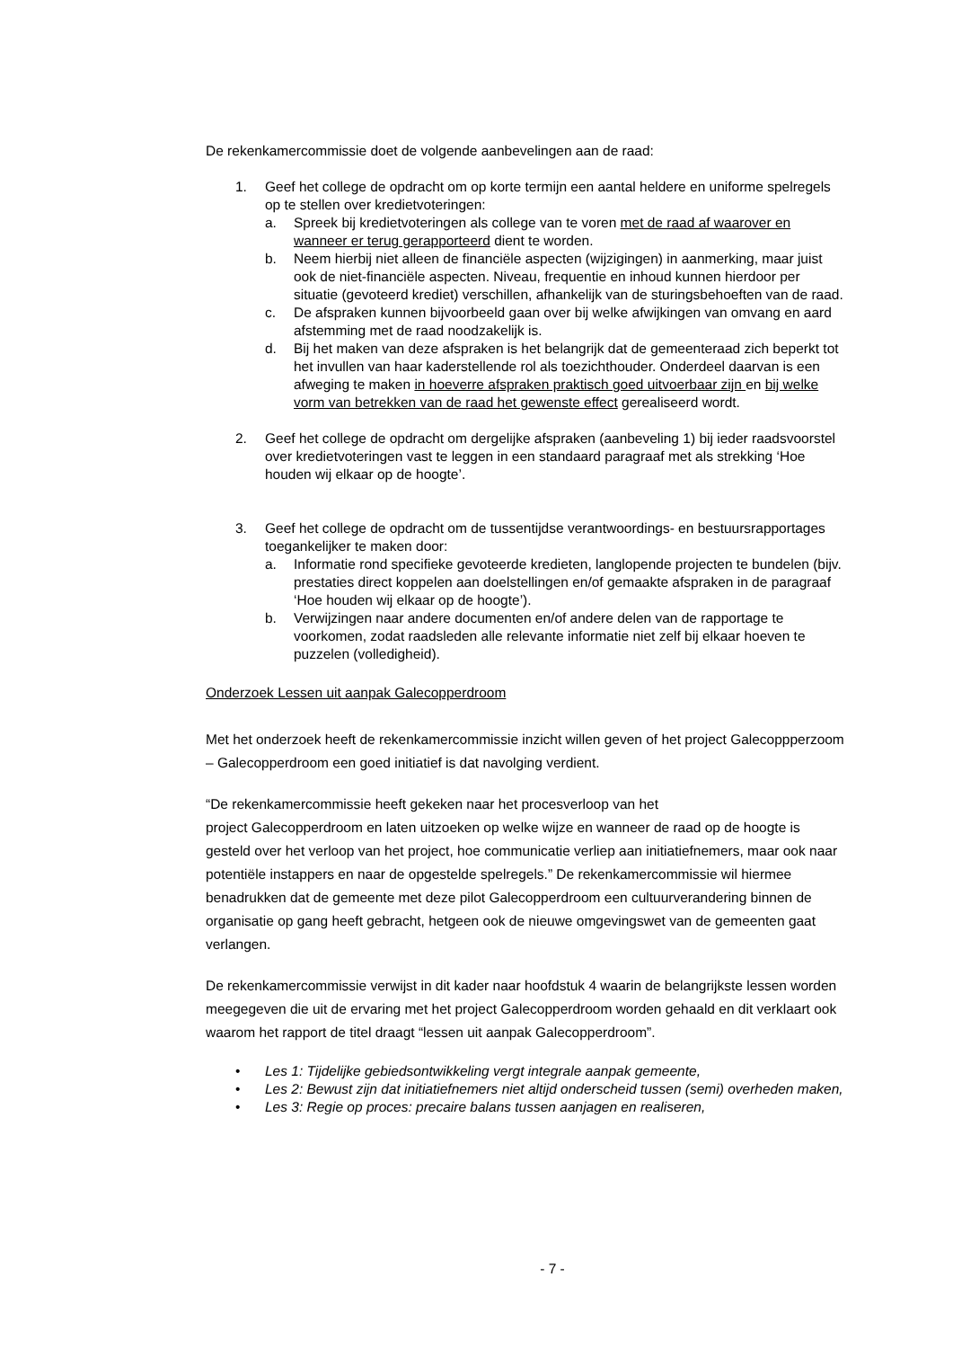De rekenkamercommissie doet de volgende aanbevelingen aan de raad:
1. Geef het college de opdracht om op korte termijn een aantal heldere en uniforme spelregels op te stellen over kredietvoteringen:
a. Spreek bij kredietvoteringen als college van te voren met de raad af waarover en wanneer er terug gerapporteerd dient te worden.
b. Neem hierbij niet alleen de financiële aspecten (wijzigingen) in aanmerking, maar juist ook de niet-financiële aspecten. Niveau, frequentie en inhoud kunnen hierdoor per situatie (gevoteerd krediet) verschillen, afhankelijk van de sturingsbehoeften van de raad.
c. De afspraken kunnen bijvoorbeeld gaan over bij welke afwijkingen van omvang en aard afstemming met de raad noodzakelijk is.
d. Bij het maken van deze afspraken is het belangrijk dat de gemeenteraad zich beperkt tot het invullen van haar kaderstellende rol als toezichthouder. Onderdeel daarvan is een afweging te maken in hoeverre afspraken praktisch goed uitvoerbaar zijn en bij welke vorm van betrekken van de raad het gewenste effect gerealiseerd wordt.
2. Geef het college de opdracht om dergelijke afspraken (aanbeveling 1) bij ieder raadsvoorstel over kredietvoteringen vast te leggen in een standaard paragraaf met als strekking ‘Hoe houden wij elkaar op de hoogte’.
3. Geef het college de opdracht om de tussentijdse verantwoordings- en bestuursrapportages toegankelijker te maken door:
a. Informatie rond specifieke gevoteerde kredieten, langlopende projecten te bundelen (bijv. prestaties direct koppelen aan doelstellingen en/of gemaakte afspraken in de paragraaf ‘Hoe houden wij elkaar op de hoogte’).
b. Verwijzingen naar andere documenten en/of andere delen van de rapportage te voorkomen, zodat raadsleden alle relevante informatie niet zelf bij elkaar hoeven te puzzelen (volledigheid).
Onderzoek Lessen uit aanpak Galecopperdroom
Met het onderzoek heeft de rekenkamercommissie inzicht willen geven of het project Galecoppperzoom – Galecopperdroom een goed initiatief is dat navolging verdient.
“De rekenkamercommissie heeft gekeken naar het procesverloop van het
project Galecopperdroom en laten uitzoeken op welke wijze en wanneer de raad op de hoogte is gesteld over het verloop van het project, hoe communicatie verliep aan initiatiefnemers, maar ook naar potentiële instappers en naar de opgestelde spelregels.” De rekenkamercommissie wil hiermee benadrukken dat de gemeente met deze pilot Galecopperdroom een cultuurverandering binnen de organisatie op gang heeft gebracht, hetgeen ook de nieuwe omgevingswet van de gemeenten gaat verlangen.
De rekenkamercommissie verwijst in dit kader naar hoofdstuk 4 waarin de belangrijkste lessen worden meegegeven die uit de ervaring met het project Galecopperdroom worden gehaald en dit verklaart ook waarom het rapport de titel draagt “lessen uit aanpak Galecopperdroom”.
• Les 1: Tijdelijke gebiedsontwikkeling vergt integrale aanpak gemeente,
• Les 2: Bewust zijn dat initiatiefnemers niet altijd onderscheid tussen (semi) overheden maken,
• Les 3: Regie op proces: precaire balans tussen aanjagen en realiseren,
- 7 -